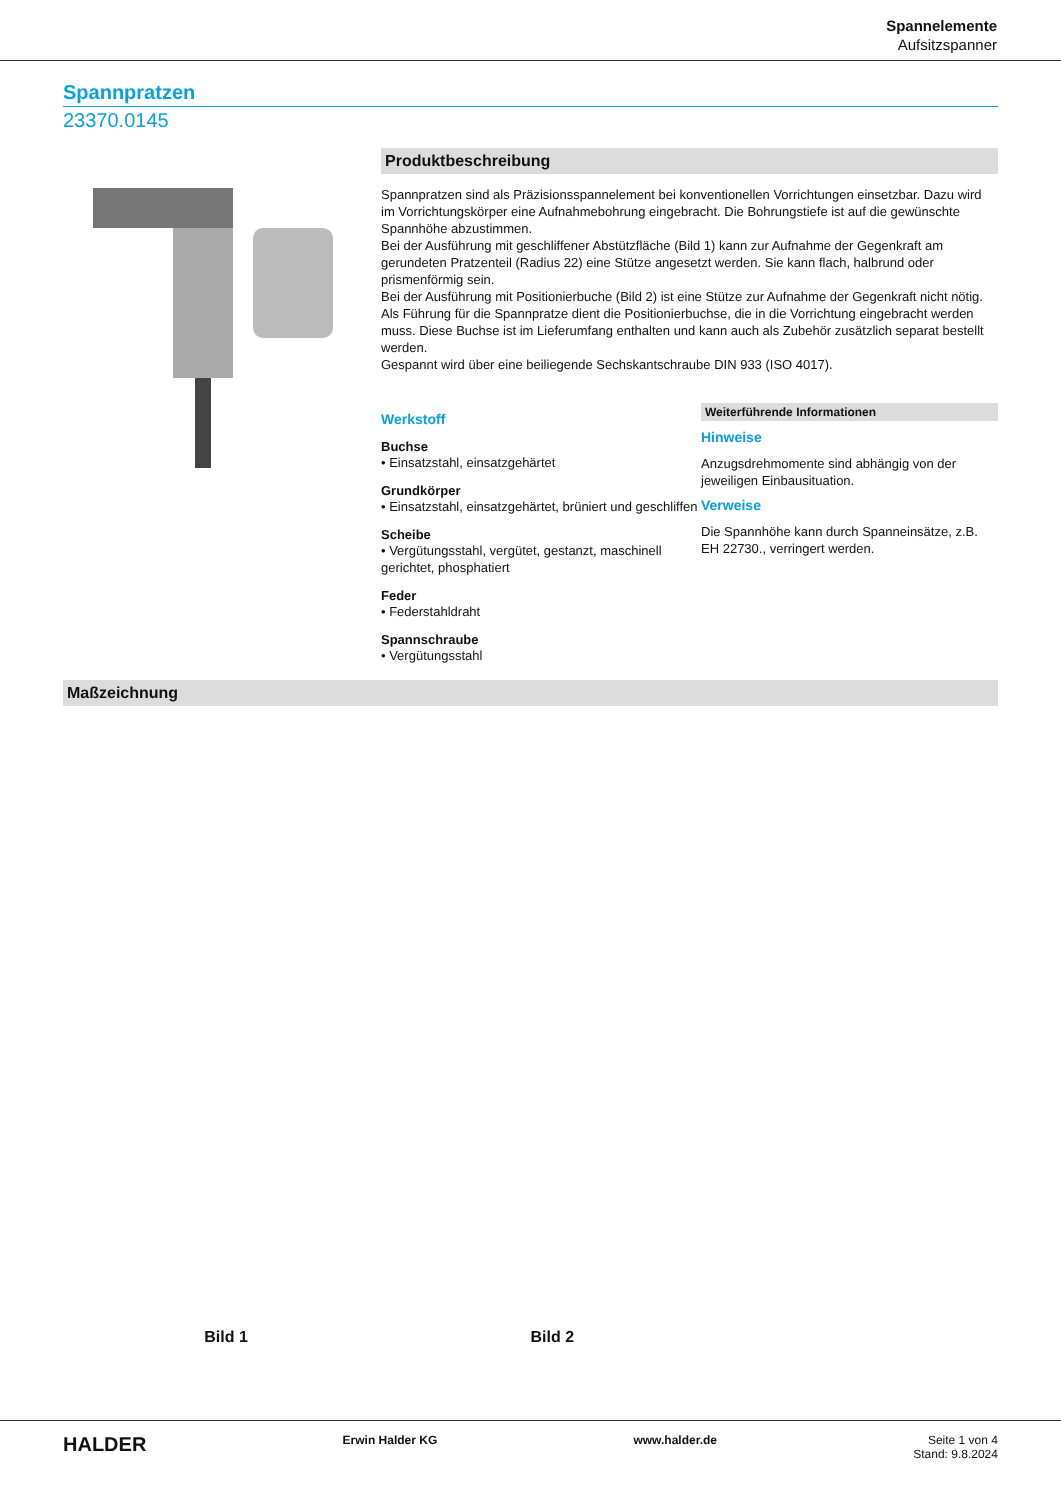Spannelemente
Aufsitzspanner
Spannpratzen
23370.0145
Produktbeschreibung
Spannpratzen sind als Präzisionsspannelement bei konventionellen Vorrichtungen einsetzbar. Dazu wird im Vorrichtungskörper eine Aufnahmebohrung eingebracht. Die Bohrungstiefe ist auf die gewünschte Spannhöhe abzustimmen.
Bei der Ausführung mit geschliffener Abstützfläche (Bild 1) kann zur Aufnahme der Gegenkraft am gerundeten Pratzenteil (Radius 22) eine Stütze angesetzt werden. Sie kann flach, halbrund oder prismenförmig sein.
Bei der Ausführung mit Positionierbuche (Bild 2) ist eine Stütze zur Aufnahme der Gegenkraft nicht nötig. Als Führung für die Spannpratze dient die Positionierbuchse, die in die Vorrichtung eingebracht werden muss. Diese Buchse ist im Lieferumfang enthalten und kann auch als Zubehör zusätzlich separat bestellt werden.
Gespannt wird über eine beiliegende Sechskantschraube DIN 933 (ISO 4017).
Werkstoff
Buchse
• Einsatzstahl, einsatzgehärtet
Grundkörper
• Einsatzstahl, einsatzgehärtet, brüniert und geschliffen
Scheibe
• Vergütungsstahl, vergütet, gestanzt, maschinell gerichtet, phosphatiert
Feder
• Federstahldraht
Spannschraube
• Vergütungsstahl
Weiterführende Informationen
Hinweise
Anzugsdrehmomente sind abhängig von der jeweiligen Einbausituation.
Verweise
Die Spannhöhe kann durch Spanneinsätze, z.B. EH 22730., verringert werden.
Maßzeichnung
Bild 1 Bild 2
HALDER Erwin Halder KG www.halder.de Seite 1 von 4
Stand: 9.8.2024